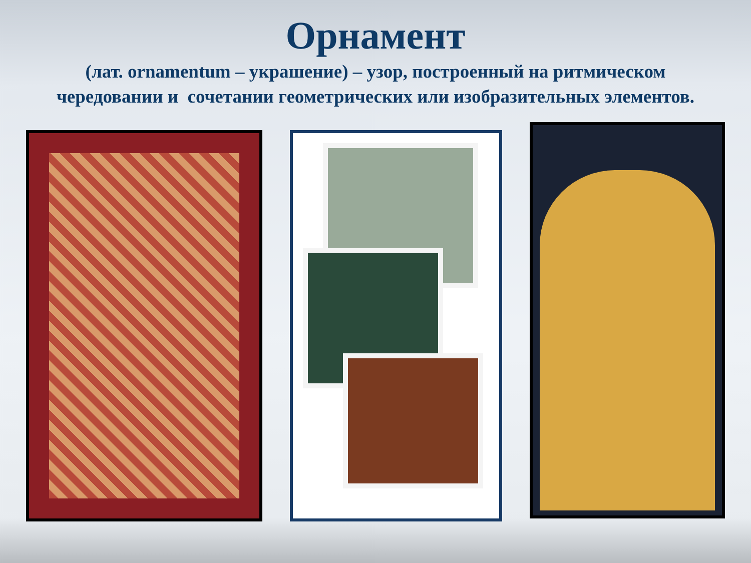Орнамент
(лат. ornamentum – украшение) – узор, построенный на ритмическом чередовании и сочетании геометрических или изобразительных элементов.